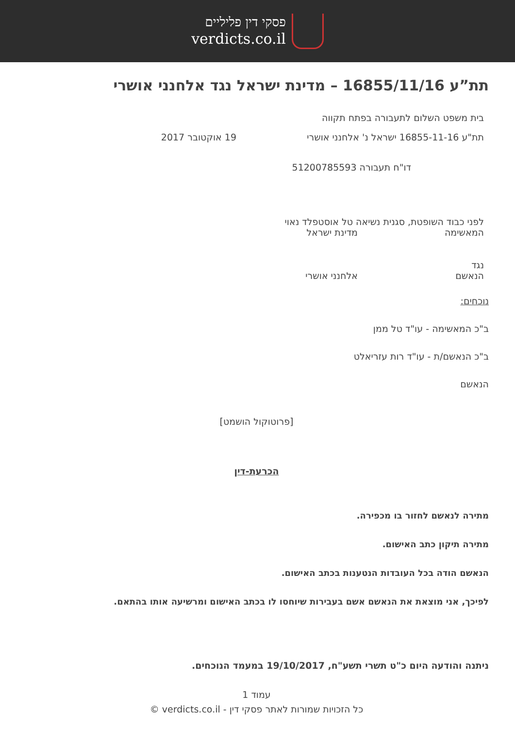פסקי דין פליליים
verdicts.co.il
תת”ע 16855/11/16 – מדינת ישראל נגד אלחנני אושרי
בית משפט השלום לתעבורה בפתח תקווה
תת"ע 16855-11-16 ישראל נ' אלחנני אושרי 19 אוקטובר 2017
דו"ח תעבורה 51200785593
לפני כבוד השופטת, סגנית נשיאה טל אוסטפלד נאוי
המאשימה מדינת ישראל
נגד
הנאשם אלחנני אושרי
נוכחים:
ב"כ המאשימה - עו"ד טל ממן
ב"כ הנאשם/ת - עו"ד רות עזריאלט
הנאשם
[פרוטוקול הושמט]
הכרעת-דין
מתירה לנאשם לחזור בו מכפירה.
מתירה תיקון כתב האישום.
הנאשם הודה בכל העובדות הנטענות בכתב האישום.
לפיכך, אני מוצאת את הנאשם אשם בעבירות שיוחסו לו בכתב האישום ומרשיעה אותו בהתאם.
ניתנה והודעה היום כ"ט תשרי תשע"ח, 19/10/2017 במעמד הנוכחים.
עמוד 1
כל הזכויות שמורות לאתר פסקי דין - verdicts.co.il ©